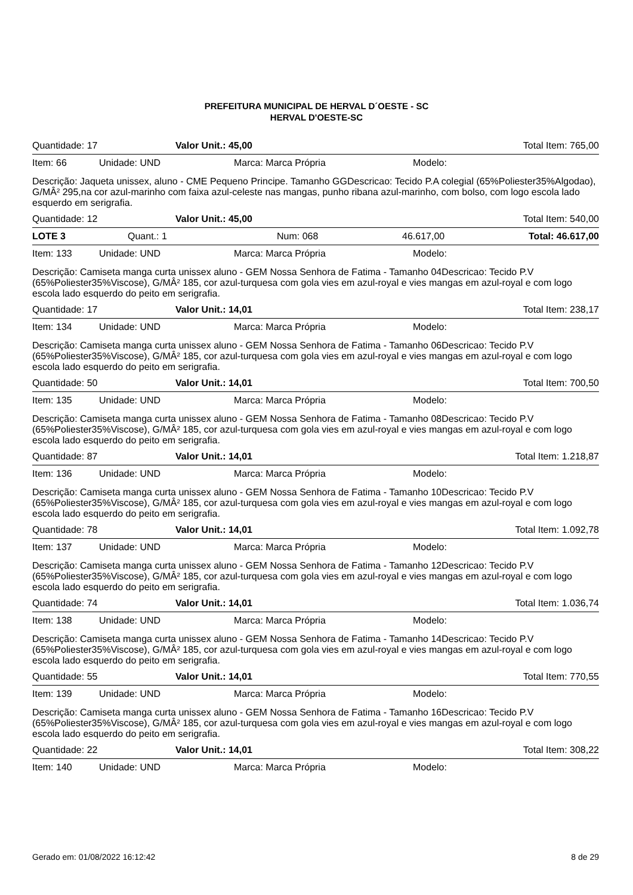PREFEITURA MUNICIPAL DE HERVAL D´OESTE - SC
HERVAL D'OESTE-SC
Quantidade: 17 Valor Unit.: 45,00 Total Item: 765,00
Item: 66 Unidade: UND Marca: Marca Própria Modelo:
Descrição: Jaqueta unissex, aluno - CME Pequeno Principe. Tamanho GGDescricao: Tecido P.A colegial (65%Poliester35%Algodao), G/MÂ² 295,na cor azul-marinho com faixa azul-celeste nas mangas, punho ribana azul-marinho, com bolso, com logo escola lado esquerdo em serigrafia.
Quantidade: 12 Valor Unit.: 45,00 Total Item: 540,00
LOTE 3 Quant.: 1 Num: 068 46.617,00 Total: 46.617,00
Item: 133 Unidade: UND Marca: Marca Própria Modelo:
Descrição: Camiseta manga curta unissex aluno - GEM Nossa Senhora de Fatima - Tamanho 04Descricao: Tecido P.V (65%Poliester35%Viscose), G/MÂ² 185, cor azul-turquesa com gola vies em azul-royal e vies mangas em azul-royal e com logo escola lado esquerdo do peito em serigrafia.
Quantidade: 17 Valor Unit.: 14,01 Total Item: 238,17
Item: 134 Unidade: UND Marca: Marca Própria Modelo:
Descrição: Camiseta manga curta unissex aluno - GEM Nossa Senhora de Fatima - Tamanho 06Descricao: Tecido P.V (65%Poliester35%Viscose), G/MÂ² 185, cor azul-turquesa com gola vies em azul-royal e vies mangas em azul-royal e com logo escola lado esquerdo do peito em serigrafia.
Quantidade: 50 Valor Unit.: 14,01 Total Item: 700,50
Item: 135 Unidade: UND Marca: Marca Própria Modelo:
Descrição: Camiseta manga curta unissex aluno - GEM Nossa Senhora de Fatima - Tamanho 08Descricao: Tecido P.V (65%Poliester35%Viscose), G/MÂ² 185, cor azul-turquesa com gola vies em azul-royal e vies mangas em azul-royal e com logo escola lado esquerdo do peito em serigrafia.
Quantidade: 87 Valor Unit.: 14,01 Total Item: 1.218,87
Item: 136 Unidade: UND Marca: Marca Própria Modelo:
Descrição: Camiseta manga curta unissex aluno - GEM Nossa Senhora de Fatima - Tamanho 10Descricao: Tecido P.V (65%Poliester35%Viscose), G/MÂ² 185, cor azul-turquesa com gola vies em azul-royal e vies mangas em azul-royal e com logo escola lado esquerdo do peito em serigrafia.
Quantidade: 78 Valor Unit.: 14,01 Total Item: 1.092,78
Item: 137 Unidade: UND Marca: Marca Própria Modelo:
Descrição: Camiseta manga curta unissex aluno - GEM Nossa Senhora de Fatima - Tamanho 12Descricao: Tecido P.V (65%Poliester35%Viscose), G/MÂ² 185, cor azul-turquesa com gola vies em azul-royal e vies mangas em azul-royal e com logo escola lado esquerdo do peito em serigrafia.
Quantidade: 74 Valor Unit.: 14,01 Total Item: 1.036,74
Item: 138 Unidade: UND Marca: Marca Própria Modelo:
Descrição: Camiseta manga curta unissex aluno - GEM Nossa Senhora de Fatima - Tamanho 14Descricao: Tecido P.V (65%Poliester35%Viscose), G/MÂ² 185, cor azul-turquesa com gola vies em azul-royal e vies mangas em azul-royal e com logo escola lado esquerdo do peito em serigrafia.
Quantidade: 55 Valor Unit.: 14,01 Total Item: 770,55
Item: 139 Unidade: UND Marca: Marca Própria Modelo:
Descrição: Camiseta manga curta unissex aluno - GEM Nossa Senhora de Fatima - Tamanho 16Descricao: Tecido P.V (65%Poliester35%Viscose), G/MÂ² 185, cor azul-turquesa com gola vies em azul-royal e vies mangas em azul-royal e com logo escola lado esquerdo do peito em serigrafia.
Quantidade: 22 Valor Unit.: 14,01 Total Item: 308,22
Item: 140 Unidade: UND Marca: Marca Própria Modelo:
Gerado em: 01/08/2022 16:12:42 8 de 29